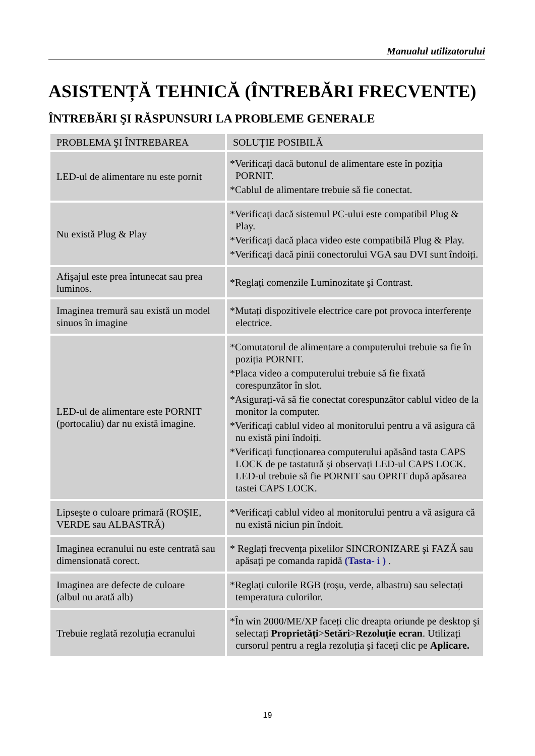Manualul utilizatorului
ASISTENȚĂ TEHNICĂ (ÎNTREBĂRI FRECVENTE)
ÎNTREBĂRI ŞI RĂSPUNSURI LA PROBLEME GENERALE
| PROBLEMA ŞI ÎNTREBAREA | SOLUȚIE POSIBILĂ |
| --- | --- |
| LED-ul de alimentare nu este pornit | *Verificați dacă butonul de alimentare este în poziția PORNIT. *Cablul de alimentare trebuie să fie conectat. |
| Nu există Plug & Play | *Verificați dacă sistemul PC-ului este compatibil Plug & Play. *Verificați dacă placa video este compatibilă Plug & Play. *Verificați dacă pinii conectorului VGA sau DVI sunt îndoiți. |
| Afişajul este prea întunecat sau prea luminos. | *Reglați comenzile Luminozitate şi Contrast. |
| Imaginea tremură sau există un model sinuos în imagine | *Mutați dispozitivele electrice care pot provoca interferențe electrice. |
| LED-ul de alimentare este PORNIT (portocaliu) dar nu există imagine. | *Comutatorul de alimentare a computerului trebuie sa fie în poziția PORNIT. *Placa video a computerului trebuie să fie fixată corespunzător în slot. *Asigurați-vă să fie conectat corespunzător cablul video de la monitor la computer. *Verificați cablul video al monitorului pentru a vă asigura că nu există pini îndoiți. *Verificați funcționarea computerului apăsând tasta CAPS LOCK de pe tastatură şi observați LED-ul CAPS LOCK. LED-ul trebuie să fie PORNIT sau OPRIT după apăsarea tastei CAPS LOCK. |
| Lipseşte o culoare primară (ROŞIE, VERDE sau ALBASTRĂ) | *Verificați cablul video al monitorului pentru a vă asigura că nu există niciun pin îndoit. |
| Imaginea ecranului nu este centrată sau dimensionată corect. | * Reglați frecvența pixelilor SINCRONIZARE şi FAZĂ sau apăsați pe comanda rapidă (Tasta- i ) . |
| Imaginea are defecte de culoare (albul nu arată alb) | *Reglați culorile RGB (roşu, verde, albastru) sau selectați temperatura culorilor. |
| Trebuie reglată rezoluția ecranului | *În win 2000/ME/XP faceți clic dreapta oriunde pe desktop şi selectați Proprietăți > Setări > Rezoluție ecran . Utilizați cursorul pentru a regla rezoluția şi faceți clic pe Aplicare. |
19